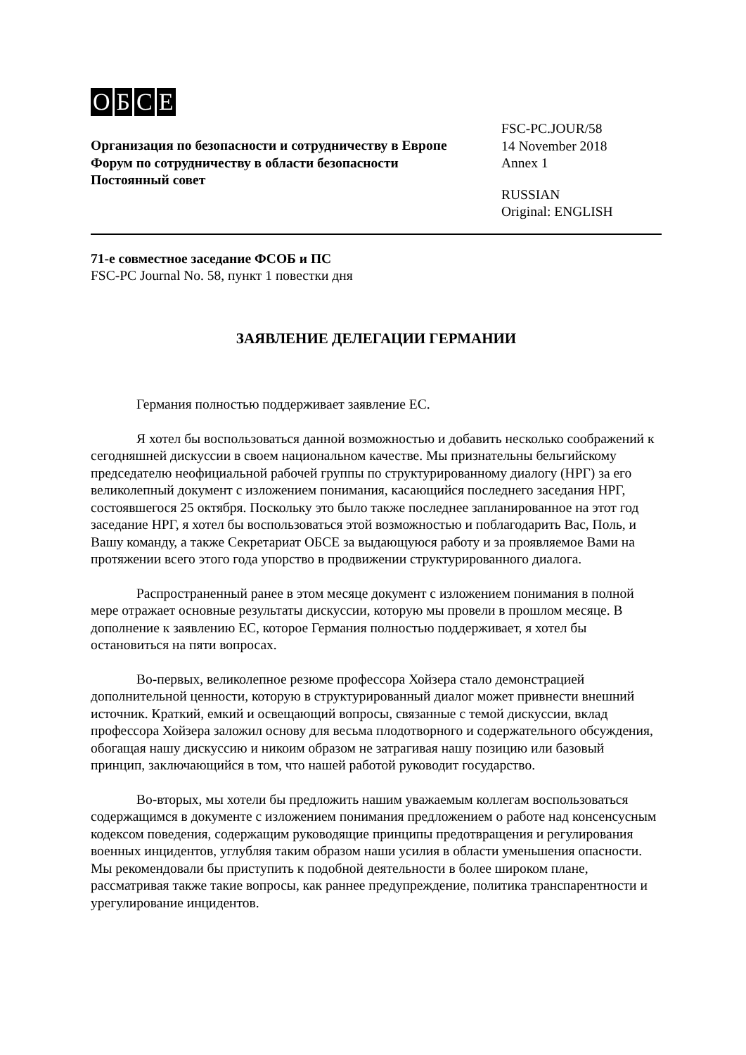OБСЕ
Организация по безопасности и сотрудничеству в Европе
Форум по сотрудничеству в области безопасности
Постоянный совет
FSC-PC.JOUR/58
14 November 2018
Annex 1
RUSSIAN
Original: ENGLISH
71-е совместное заседание ФСОБ и ПС
FSC-PC Journal No. 58, пункт 1 повестки дня
ЗАЯВЛЕНИЕ ДЕЛЕГАЦИИ ГЕРМАНИИ
Германия полностью поддерживает заявление ЕС.
Я хотел бы воспользоваться данной возможностью и добавить несколько соображений к сегодняшней дискуссии в своем национальном качестве. Мы признательны бельгийскому председателю неофициальной рабочей группы по структурированному диалогу (НРГ) за его великолепный документ с изложением понимания, касающийся последнего заседания НРГ, состоявшегося 25 октября. Поскольку это было также последнее запланированное на этот год заседание НРГ, я хотел бы воспользоваться этой возможностью и поблагодарить Вас, Поль, и Вашу команду, а также Секретариат ОБСЕ за выдающуюся работу и за проявляемое Вами на протяжении всего этого года упорство в продвижении структурированного диалога.
Распространенный ранее в этом месяце документ с изложением понимания в полной мере отражает основные результаты дискуссии, которую мы провели в прошлом месяце. В дополнение к заявлению ЕС, которое Германия полностью поддерживает, я хотел бы остановиться на пяти вопросах.
Во-первых, великолепное резюме профессора Хойзера стало демонстрацией дополнительной ценности, которую в структурированный диалог может привнести внешний источник. Краткий, емкий и освещающий вопросы, связанные с темой дискуссии, вклад профессора Хойзера заложил основу для весьма плодотворного и содержательного обсуждения, обогащая нашу дискуссию и никоим образом не затрагивая нашу позицию или базовый принцип, заключающийся в том, что нашей работой руководит государство.
Во-вторых, мы хотели бы предложить нашим уважаемым коллегам воспользоваться содержащимся в документе с изложением понимания предложением о работе над консенсусным кодексом поведения, содержащим руководящие принципы предотвращения и регулирования военных инцидентов, углубляя таким образом наши усилия в области уменьшения опасности. Мы рекомендовали бы приступить к подобной деятельности в более широком плане, рассматривая также такие вопросы, как раннее предупреждение, политика транспарентности и урегулирование инцидентов.